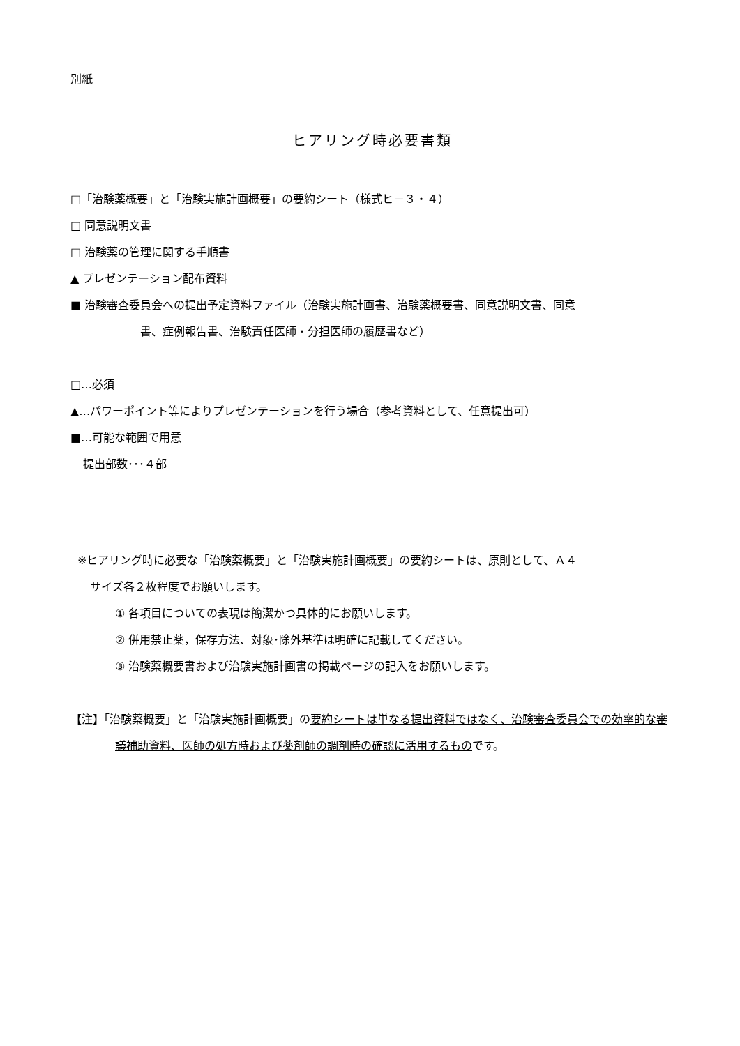別紙
ヒアリング時必要書類
□「治験薬概要」と「治験実施計画概要」の要約シート（様式ヒ－３・４）
□ 同意説明文書
□ 治験薬の管理に関する手順書
▲ プレゼンテーション配布資料
■ 治験審査委員会への提出予定資料ファイル（治験実施計画書、治験薬概要書、同意説明文書、同意
書、症例報告書、治験責任医師・分担医師の履歴書など）
□…必須
▲…パワーポイント等によりプレゼンテーションを行う場合（参考資料として、任意提出可）
■…可能な範囲で用意
提出部数･･･４部
※ヒアリング時に必要な「治験薬概要」と「治験実施計画概要」の要約シートは、原則として、Ａ４
サイズ各２枚程度でお願いします。
① 各項目についての表現は簡潔かつ具体的にお願いします。
② 併用禁止薬，保存方法、対象･除外基準は明確に記載してください。
③ 治験薬概要書および治験実施計画書の掲載ページの記入をお願いします。
【注】「治験薬概要」と「治験実施計画概要」の要約シートは単なる提出資料ではなく、治験審査委員会での効率的な審議補助資料、医師の処方時および薬剤師の調剤時の確認に活用するものです。